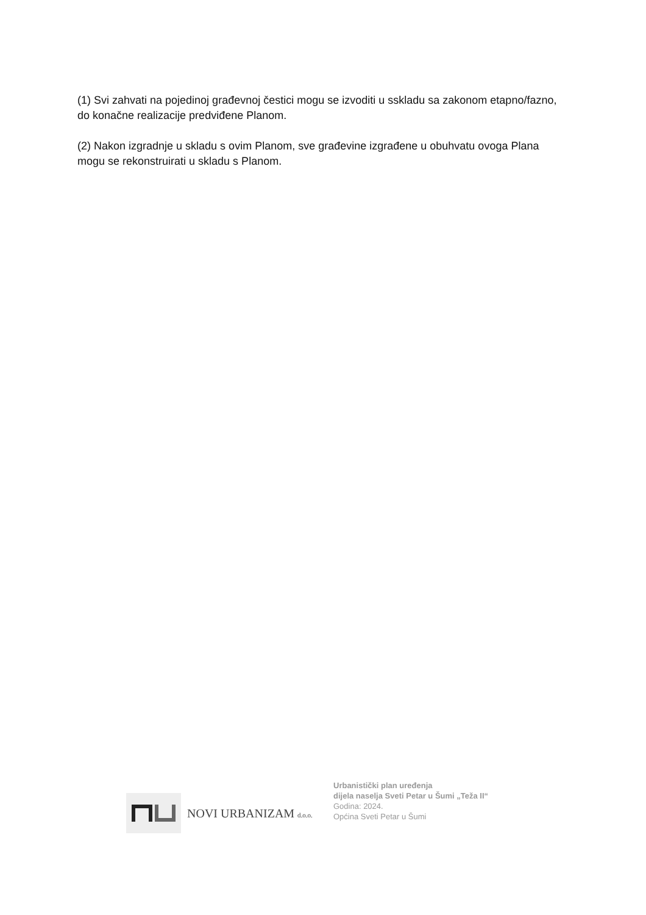(1) Svi zahvati na pojedinoj građevnoj čestici mogu se izvoditi u sskladu sa zakonom etapno/fazno, do konačne realizacije predviđene Planom.
(2) Nakon izgradnje u skladu s ovim Planom, sve građevine izgrađene u obuhvatu ovoga Plana mogu se rekonstruirati u skladu s Planom.
NOVI URBANIZAM d.o.o.
Urbanistički plan uređenja
dijela naselja Sveti Petar u Šumi „Teža II“
Godina: 2024.
Općina Sveti Petar u Šumi